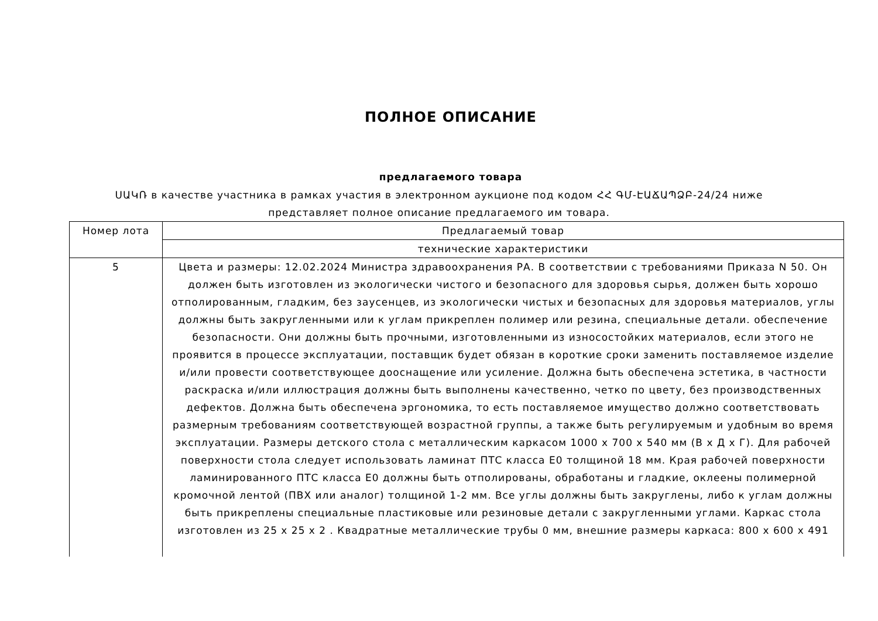ПОЛНОЕ ОПИСАНИЕ
предлагаемого товара
ՍԱԿՌ в качестве участника в рамках участия в электронном аукционе под кодом ՀՀ ԳՄ-ԷԱՃԱՊՁԲ-24/24 ниже представляет полное описание предлагаемого им товара.
| Номер лота | Предлагаемый товар |
| --- | --- |
| | технические характеристики |
| 5 | Цвета и размеры: 12.02.2024 Министра здравоохранения РА. В соответствии с требованиями Приказа N 50. Он должен быть изготовлен из экологически чистого и безопасного для здоровья сырья, должен быть хорошо отполированным, гладким, без заусенцев, из экологически чистых и безопасных для здоровья материалов, углы должны быть закругленными или к углам прикреплен полимер или резина, специальные детали. обеспечение безопасности. Они должны быть прочными, изготовленными из износостойких материалов, если этого не проявится в процессе эксплуатации, поставщик будет обязан в короткие сроки заменить поставляемое изделие и/или провести соответствующее дооснащение или усиление. Должна быть обеспечена эстетика, в частности раскраска и/или иллюстрация должны быть выполнены качественно, четко по цвету, без производственных дефектов. Должна быть обеспечена эргономика, то есть поставляемое имущество должно соответствовать размерным требованиям соответствующей возрастной группы, а также быть регулируемым и удобным во время эксплуатации. Размеры детского стола с металлическим каркасом 1000 х 700 х 540 мм (В х Д х Г). Для рабочей поверхности стола следует использовать ламинат ПТС класса Е0 толщиной 18 мм. Края рабочей поверхности ламинированного ПТС класса Е0 должны быть отполированы, обработаны и гладкие, оклеены полимерной кромочной лентой (ПВХ или аналог) толщиной 1-2 мм. Все углы должны быть закруглены, либо к углам должны быть прикреплены специальные пластиковые или резиновые детали с закругленными углами. Каркас стола изготовлен из 25 х 25 х 2 . Квадратные металлические трубы 0 мм, внешние размеры каркаса: 800 х 600 х 491 |